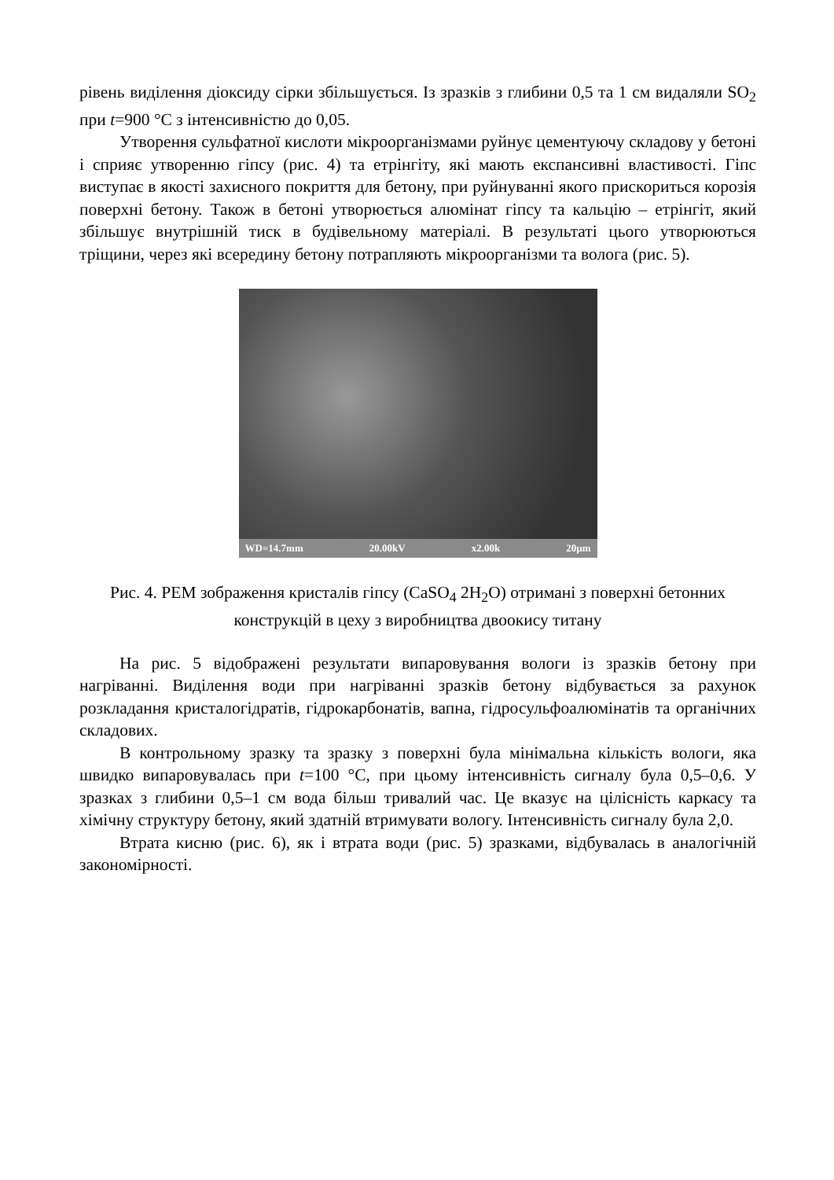рівень виділення діоксиду сірки збільшується. Із зразків з глибини 0,5 та 1 см видаляли SO<sub>2</sub> при t=900 °С з інтенсивністю до 0,05.
Утворення сульфатної кислоти мікроорганізмами руйнує цементуючу складову у бетоні і сприяє утворенню гіпсу (рис. 4) та етрінгіту, які мають експансивні властивості. Гіпс виступає в якості захисного покриття для бетону, при руйнуванні якого прискориться корозія поверхні бетону. Також в бетоні утворюється алюмінат гіпсу та кальцію – етрінгіт, який збільшує внутрішній тиск в будівельному матеріалі. В результаті цього утворюються тріщини, через які всередину бетону потрапляють мікроорганізми та волога (рис. 5).
WD=14.7mm 20.00kV x2.00k 20µm
Рис. 4. РЕМ зображення кристалів гіпсу (CaSO<sub>4</sub> 2H<sub>2</sub>O) отримані з поверхні бетонних конструкцій в цеху з виробництва двоокису титану
На рис. 5 відображені результати випаровування вологи із зразків бетону при нагріванні. Виділення води при нагріванні зразків бетону відбувається за рахунок розкладання кристалогідратів, гідрокарбонатів, вапна, гідросульфоалюмінатів та органічних складових.
В контрольному зразку та зразку з поверхні була мінімальна кількість вологи, яка швидко випаровувалась при t=100 °С, при цьому інтенсивність сигналу була 0,5–0,6. У зразках з глибини 0,5–1 см вода більш тривалий час. Це вказує на цілісність каркасу та хімічну структуру бетону, який здатній втримувати вологу. Інтенсивність сигналу була 2,0.
Втрата кисню (рис. 6), як і втрата води (рис. 5) зразками, відбувалась в аналогічній закономірності.